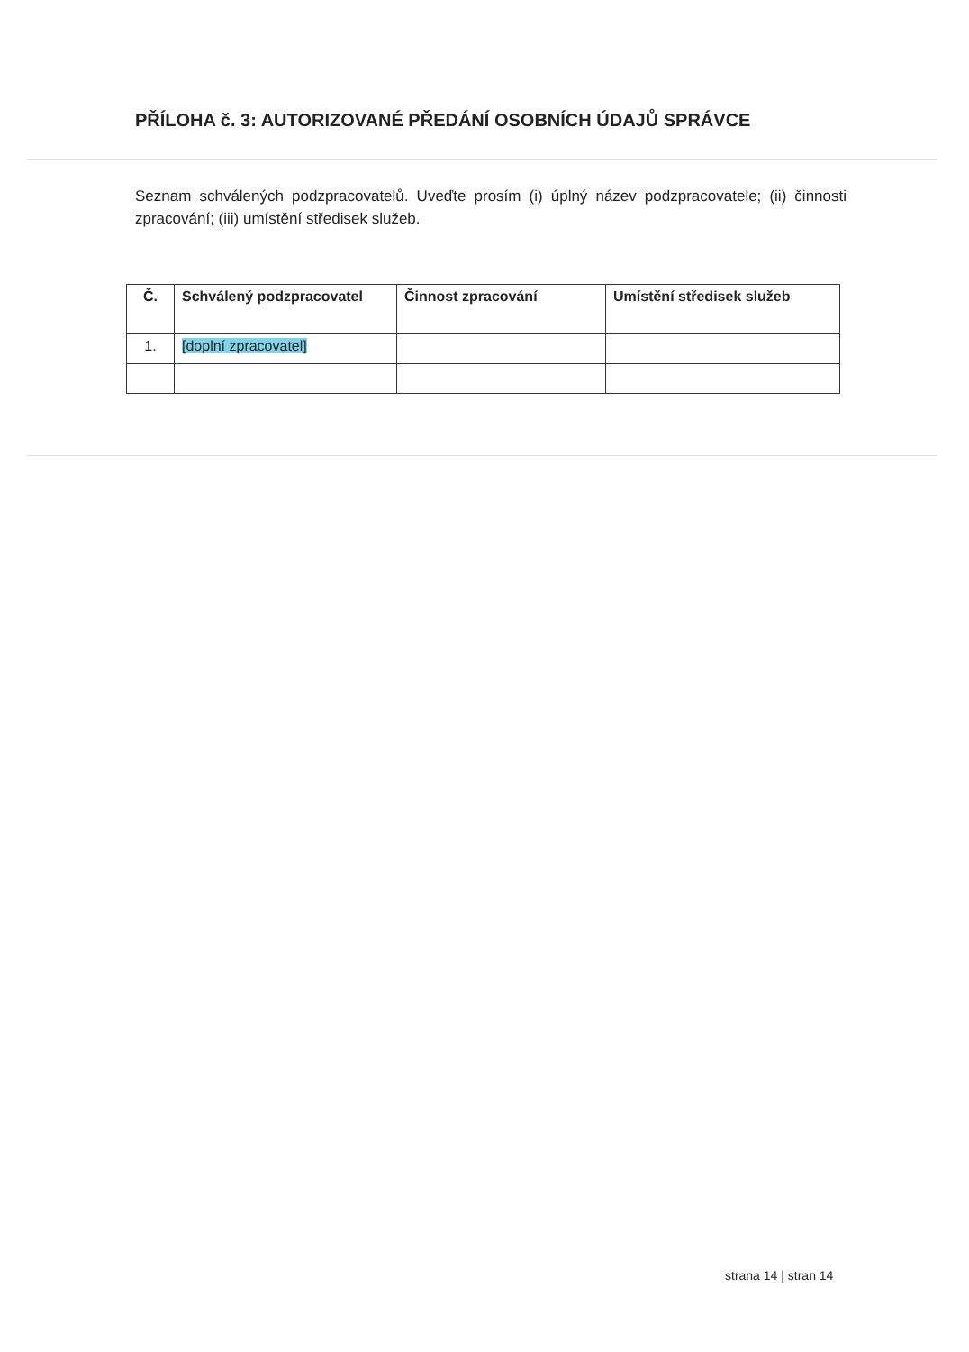PŘÍLOHA č. 3: AUTORIZOVANÉ PŘEDÁNÍ OSOBNÍCH ÚDAJŮ SPRÁVCE
Seznam schválených podzpracovatelů. Uveďte prosím (i) úplný název podzpracovatele; (ii) činnosti zpracování; (iii) umístění středisek služeb.
| Č. | Schválený podzpracovatel | Činnost zpracování | Umístění středisek služeb |
| --- | --- | --- | --- |
| 1. | [doplní zpracovatel] | | |
strana 14 | stran 14